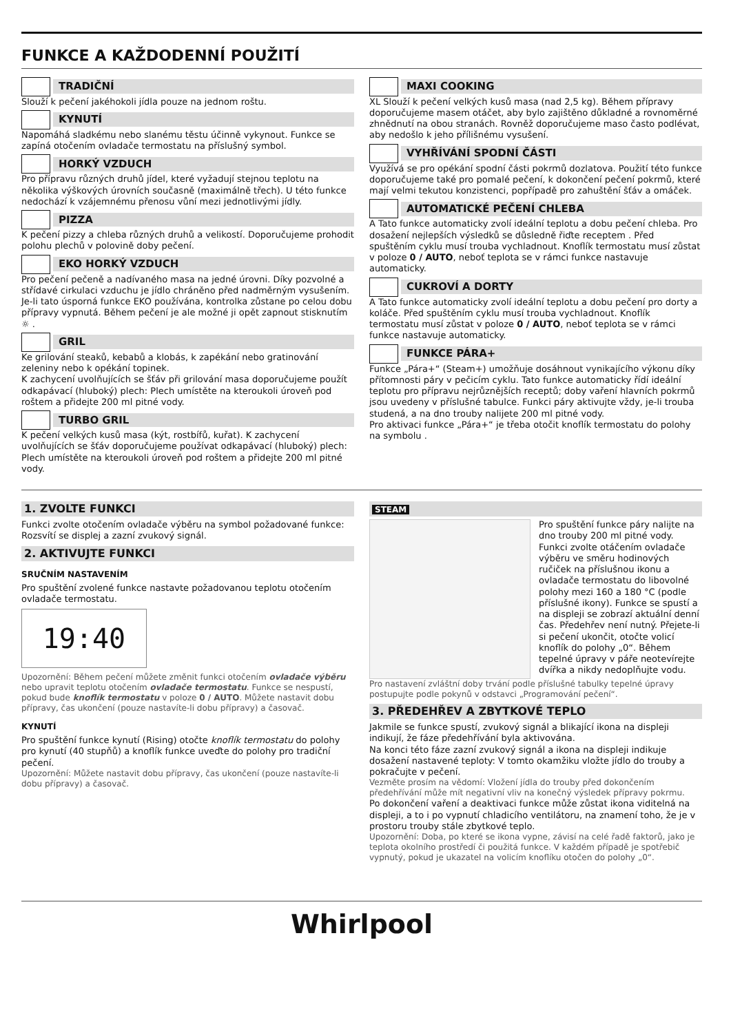FUNKCE A KAŽDODENNÍ POUŽITÍ
TRADIČNÍ
Slouží k pečení jakéhokoli jídla pouze na jednom roštu.
KYNUTÍ
Napomáhá sladkému nebo slanému těstu účinně vykynout. Funkce se zapíná otočením ovladače termostatu na příslušný symbol.
HORKÝ VZDUCH
Pro přípravu různých druhů jídel, které vyžadují stejnou teplotu na několika výškových úrovních současně (maximálně třech). U této funkce nedochází k vzájemnému přenosu vůní mezi jednotlivými jídly.
PIZZA
K pečení pizzy a chleba různých druhů a velikostí. Doporučujeme prohodit polohu plechů v polovině doby pečení.
EKO HORKÝ VZDUCH
Pro pečení pečeně a nadívaného masa na jedné úrovni. Díky pozvolné a střídavé cirkulaci vzduchu je jídlo chráněno před nadměrným vysušením.
Je-li tato úsporná funkce EKO používána, kontrolka zůstane po celou dobu přípravy vypnutá. Během pečení je ale možné ji opět zapnout stisknutím ☼ .
GRIL
Ke grilování steaků, kebabů a klobás, k zapékání nebo gratinování zeleniny nebo k opékání topinek.
K zachycení uvolňujících se šťáv při grilování masa doporučujeme použít odkapávací (hluboký) plech: Plech umístěte na kteroukoli úroveň pod roštem a přidejte 200 ml pitné vody.
TURBO GRIL
K pečení velkých kusů masa (kýt, rostbífů, kuřat). K zachycení uvolňujících se šťáv doporučujeme používat odkapávací (hluboký) plech: Plech umístěte na kteroukoli úroveň pod roštem a přidejte 200 ml pitné vody.
MAXI COOKING
XL Slouží k pečení velkých kusů masa (nad 2,5 kg). Během přípravy doporučujeme masem otáčet, aby bylo zajištěno důkladné a rovnoměrné zhnědnutí na obou stranách. Rovněž doporučujeme maso často podlévat, aby nedošlo k jeho přílišnému vysušení.
VYHŘÍVÁNÍ SPODNÍ ČÁSTI
Využívá se pro opékání spodní části pokrmů dozlatova. Použití této funkce doporučujeme také pro pomalé pečení, k dokončení pečení pokrmů, které mají velmi tekutou konzistenci, popřípadě pro zahuštění šťáv a omáček.
AUTOMATICKÉ PEČENÍ CHLEBA
A Tato funkce automaticky zvolí ideální teplotu a dobu pečení chleba. Pro dosažení nejlepších výsledků se důsledně řiďte receptem . Před spuštěním cyklu musí trouba vychladnout. Knoflík termostatu musí zůstat v poloze 0 / AUTO, neboť teplota se v rámci funkce nastavuje automaticky.
CUKROVÍ A DORTY
A Tato funkce automaticky zvolí ideální teplotu a dobu pečení pro dorty a koláče. Před spuštěním cyklu musí trouba vychladnout. Knoflík termostatu musí zůstat v poloze 0 / AUTO, neboť teplota se v rámci funkce nastavuje automaticky.
FUNKCE PÁRA+
Funkce „Pára+“ (Steam+) umožňuje dosáhnout vynikajícího výkonu díky přítomnosti páry v pečicím cyklu. Tato funkce automaticky řídí ideální teplotu pro přípravu nejrůznějších receptů; doby vaření hlavních pokrmů jsou uvedeny v příslušné tabulce. Funkci páry aktivujte vždy, je-li trouba studená, a na dno trouby nalijete 200 ml pitné vody.
Pro aktivaci funkce „Pára+“ je třeba otočit knoflík termostatu do polohy na symbolu .
1. ZVOLTE FUNKCI
Funkci zvolte otočením ovladače výběru na symbol požadované funkce: Rozsvítí se displej a zazní zvukový signál.
2. AKTIVUJTE FUNKCI
SRUČNÍM NASTAVENÍM
Pro spuštění zvolené funkce nastavte požadovanou teplotu otočením ovladače termostatu.
19:40
Upozornění: Během pečení můžete změnit funkci otočením ovladače výběru nebo upravit teplotu otočením ovladače termostatu. Funkce se nespustí, pokud bude knoflík termostatu v poloze 0 / AUTO. Můžete nastavit dobu přípravy, čas ukončení (pouze nastavíte-li dobu přípravy) a časovač.
KYNUTÍ
Pro spuštění funkce kynutí (Rising) otočte knoflík termostatu do polohy pro kynutí (40 stupňů) a knoflík funkce uveďte do polohy pro tradiční pečení.
Upozornění: Můžete nastavit dobu přípravy, čas ukončení (pouze nastavíte-li dobu přípravy) a časovač.
STEAM
Pro spuštění funkce páry nalijte na dno trouby 200 ml pitné vody. Funkci zvolte otáčením ovladače výběru ve směru hodinových ručiček na příslušnou ikonu a ovladače termostatu do libovolné polohy mezi 160 a 180 °C (podle příslušné ikony). Funkce se spustí a na displeji se zobrazí aktuální denní čas. Předehřev není nutný. Přejete-li si pečení ukončit, otočte volicí knoflík do polohy „0“. Během tepelné úpravy v páře neotevírejte dvířka a nikdy nedoplňujte vodu.
Pro nastavení zvláštní doby trvání podle příslušné tabulky tepelné úpravy postupujte podle pokynů v odstavci „Programování pečení“.
3. PŘEDEHŘEV A ZBYTKOVÉ TEPLO
Jakmile se funkce spustí, zvukový signál a blikající ikona na displeji indikují, že fáze předehřívání byla aktivována.
Na konci této fáze zazní zvukový signál a ikona na displeji indikuje dosažení nastavené teploty: V tomto okamžiku vložte jídlo do trouby a pokračujte v pečení.
Vezměte prosím na vědomí: Vložení jídla do trouby před dokončením předehřívání může mít negativní vliv na konečný výsledek přípravy pokrmu.
Po dokončení vaření a deaktivaci funkce může zůstat ikona viditelná na displeji, a to i po vypnutí chladicího ventilátoru, na znamení toho, že je v prostoru trouby stále zbytkové teplo.
Upozornění: Doba, po které se ikona vypne, závisí na celé řadě faktorů, jako je teplota okolního prostředí či použitá funkce. V každém případě je spotřebič vypnutý, pokud je ukazatel na volicím knoflíku otočen do polohy „0“.
Whirlpool